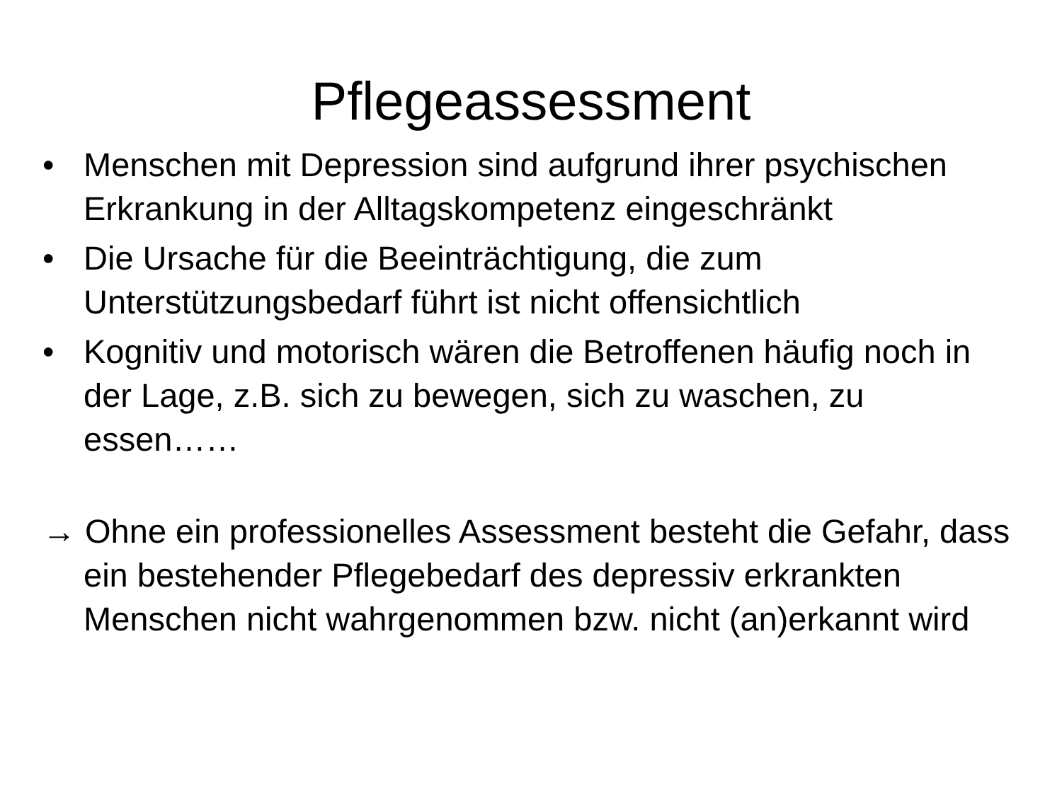Pflegeassessment
• Menschen mit Depression sind aufgrund ihrer psychischen Erkrankung in der Alltagskompetenz eingeschränkt
• Die Ursache für die Beeinträchtigung, die zum Unterstützungsbedarf führt ist nicht offensichtlich
• Kognitiv und motorisch wären die Betroffenen häufig noch in der Lage, z.B. sich zu bewegen, sich zu waschen, zu essen……
→ Ohne ein professionelles Assessment besteht die Gefahr, dass ein bestehender Pflegebedarf des depressiv erkrankten Menschen nicht wahrgenommen bzw. nicht (an)erkannt wird